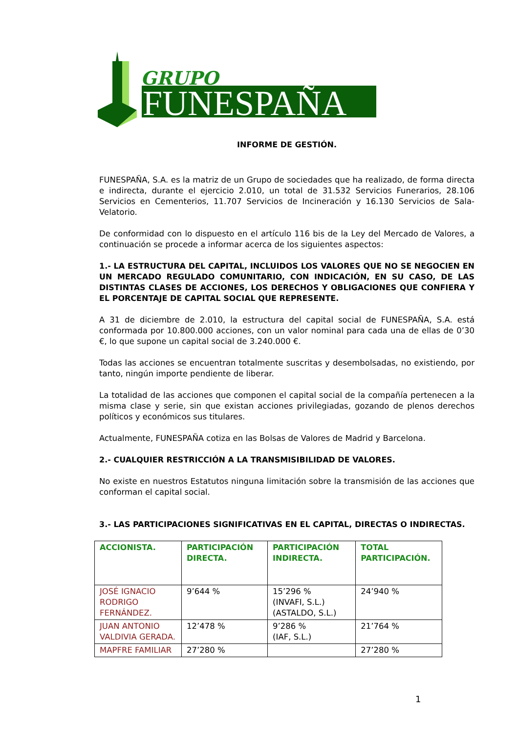GRUPO
FUNESPAÑA
INFORME DE GESTIÓN.
FUNESPAÑA, S.A. es la matriz de un Grupo de sociedades que ha realizado, de forma directa e indirecta, durante el ejercicio 2.010, un total de 31.532 Servicios Funerarios, 28.106 Servicios en Cementerios, 11.707 Servicios de Incineración y 16.130 Servicios de Sala-Velatorio.
De conformidad con lo dispuesto en el artículo 116 bis de la Ley del Mercado de Valores, a continuación se procede a informar acerca de los siguientes aspectos:
1.- LA ESTRUCTURA DEL CAPITAL, INCLUIDOS LOS VALORES QUE NO SE NEGOCIEN EN UN MERCADO REGULADO COMUNITARIO, CON INDICACIÓN, EN SU CASO, DE LAS DISTINTAS CLASES DE ACCIONES, LOS DERECHOS Y OBLIGACIONES QUE CONFIERA Y EL PORCENTAJE DE CAPITAL SOCIAL QUE REPRESENTE.
A 31 de diciembre de 2.010, la estructura del capital social de FUNESPAÑA, S.A. está conformada por 10.800.000 acciones, con un valor nominal para cada una de ellas de 0’30 €, lo que supone un capital social de 3.240.000 €.
Todas las acciones se encuentran totalmente suscritas y desembolsadas, no existiendo, por tanto, ningún importe pendiente de liberar.
La totalidad de las acciones que componen el capital social de la compañía pertenecen a la misma clase y serie, sin que existan acciones privilegiadas, gozando de plenos derechos políticos y económicos sus titulares.
Actualmente, FUNESPAÑA cotiza en las Bolsas de Valores de Madrid y Barcelona.
2.- CUALQUIER RESTRICCIÓN A LA TRANSMISIBILIDAD DE VALORES.
No existe en nuestros Estatutos ninguna limitación sobre la transmisión de las acciones que conforman el capital social.
3.- LAS PARTICIPACIONES SIGNIFICATIVAS EN EL CAPITAL, DIRECTAS O INDIRECTAS.
| ACCIONISTA. | PARTICIPACIÓN DIRECTA. | PARTICIPACIÓN INDIRECTA. | TOTAL PARTICIPACIÓN. |
| --- | --- | --- | --- |
| JOSÉ IGNACIO RODRIGO FERNÁNDEZ. | 9’644 % | 15’296 % (INVAFI, S.L.) (ASTALDO, S.L.) | 24’940 % |
| JUAN ANTONIO VALDIVIA GERADA. | 12’478 % | 9’286 % (IAF, S.L.) | 21’764 % |
| MAPFRE FAMILIAR | 27’280 % | | 27’280 % |
1